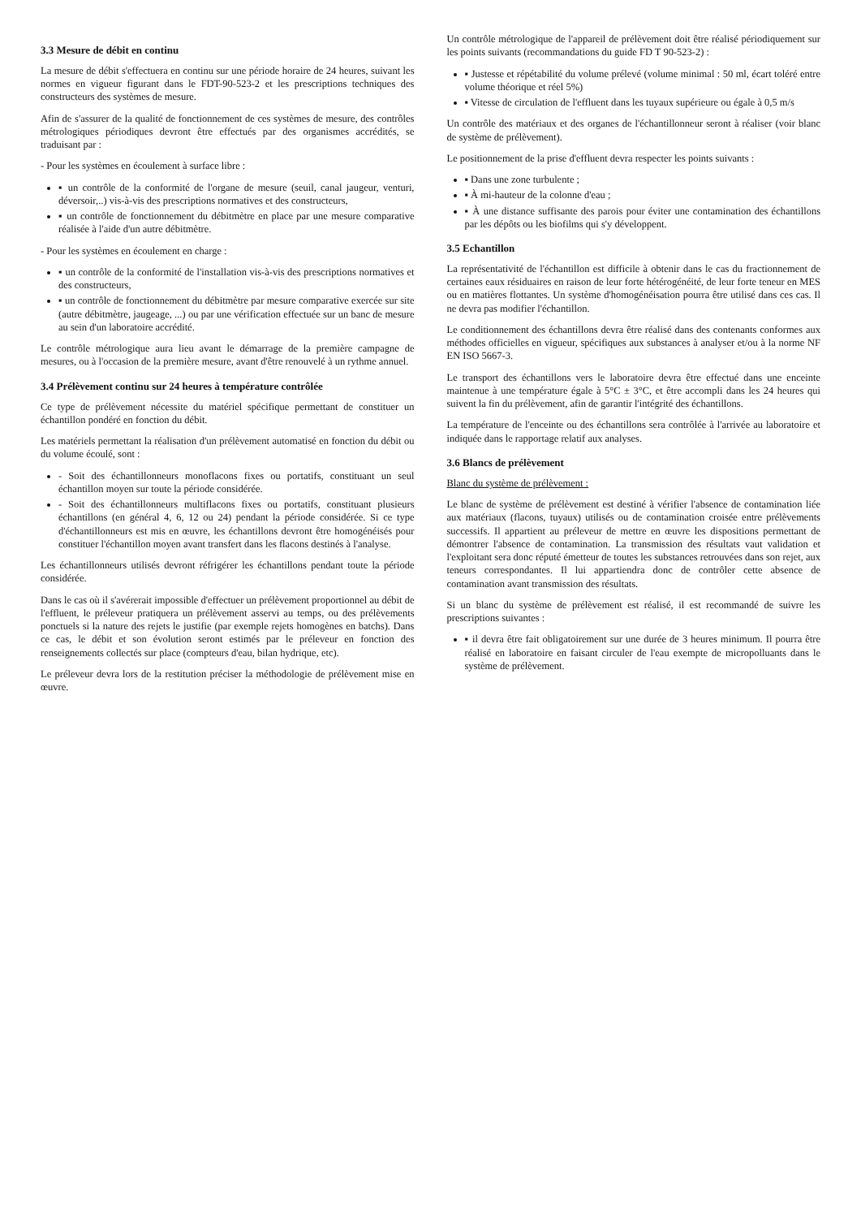3.3 Mesure de débit en continu
La mesure de débit s'effectuera en continu sur une période horaire de 24 heures, suivant les normes en vigueur figurant dans le FDT-90-523-2 et les prescriptions techniques des constructeurs des systèmes de mesure.
Afin de s'assurer de la qualité de fonctionnement de ces systèmes de mesure, des contrôles métrologiques périodiques devront être effectués par des organismes accrédités, se traduisant par :
- Pour les systèmes en écoulement à surface libre :
▪ un contrôle de la conformité de l'organe de mesure (seuil, canal jaugeur, venturi, déversoir,..) vis-à-vis des prescriptions normatives et des constructeurs,
▪ un contrôle de fonctionnement du débitmètre en place par une mesure comparative réalisée à l'aide d'un autre débitmètre.
- Pour les systèmes en écoulement en charge :
▪ un contrôle de la conformité de l'installation vis-à-vis des prescriptions normatives et des constructeurs,
▪ un contrôle de fonctionnement du débitmètre par mesure comparative exercée sur site (autre débitmètre, jaugeage, ...) ou par une vérification effectuée sur un banc de mesure au sein d'un laboratoire accrédité.
Le contrôle métrologique aura lieu avant le démarrage de la première campagne de mesures, ou à l'occasion de la première mesure, avant d'être renouvelé à un rythme annuel.
3.4 Prélèvement continu sur 24 heures à température contrôlée
Ce type de prélèvement nécessite du matériel spécifique permettant de constituer un échantillon pondéré en fonction du débit.
Les matériels permettant la réalisation d'un prélèvement automatisé en fonction du débit ou du volume écoulé, sont :
- Soit des échantillonneurs monoflacons fixes ou portatifs, constituant un seul échantillon moyen sur toute la période considérée.
- Soit des échantillonneurs multiflacons fixes ou portatifs, constituant plusieurs échantillons (en général 4, 6, 12 ou 24) pendant la période considérée. Si ce type d'échantillonneurs est mis en œuvre, les échantillons devront être homogénéisés pour constituer l'échantillon moyen avant transfert dans les flacons destinés à l'analyse.
Les échantillonneurs utilisés devront réfrigérer les échantillons pendant toute la période considérée.
Dans le cas où il s'avérerait impossible d'effectuer un prélèvement proportionnel au débit de l'effluent, le préleveur pratiquera un prélèvement asservi au temps, ou des prélèvements ponctuels si la nature des rejets le justifie (par exemple rejets homogènes en batchs). Dans ce cas, le débit et son évolution seront estimés par le préleveur en fonction des renseignements collectés sur place (compteurs d'eau, bilan hydrique, etc).
Le préleveur devra lors de la restitution préciser la méthodologie de prélèvement mise en œuvre.
Un contrôle métrologique de l'appareil de prélèvement doit être réalisé périodiquement sur les points suivants (recommandations du guide FD T 90-523-2) :
▪ Justesse et répétabilité du volume prélevé (volume minimal : 50 ml, écart toléré entre volume théorique et réel 5%)
▪ Vitesse de circulation de l'effluent dans les tuyaux supérieure ou égale à 0,5 m/s
Un contrôle des matériaux et des organes de l'échantillonneur seront à réaliser (voir blanc de système de prélèvement).
Le positionnement de la prise d'effluent devra respecter les points suivants :
▪ Dans une zone turbulente ;
▪ À mi-hauteur de la colonne d'eau ;
▪ À une distance suffisante des parois pour éviter une contamination des échantillons par les dépôts ou les biofilms qui s'y développent.
3.5 Echantillon
La représentativité de l'échantillon est difficile à obtenir dans le cas du fractionnement de certaines eaux résiduaires en raison de leur forte hétérogénéité, de leur forte teneur en MES ou en matières flottantes. Un système d'homogénéisation pourra être utilisé dans ces cas. Il ne devra pas modifier l'échantillon.
Le conditionnement des échantillons devra être réalisé dans des contenants conformes aux méthodes officielles en vigueur, spécifiques aux substances à analyser et/ou à la norme NF EN ISO 5667-3.
Le transport des échantillons vers le laboratoire devra être effectué dans une enceinte maintenue à une température égale à 5°C ± 3°C, et être accompli dans les 24 heures qui suivent la fin du prélèvement, afin de garantir l'intégrité des échantillons.
La température de l'enceinte ou des échantillons sera contrôlée à l'arrivée au laboratoire et indiquée dans le rapportage relatif aux analyses.
3.6 Blancs de prélèvement
Blanc du système de prélèvement :
Le blanc de système de prélèvement est destiné à vérifier l'absence de contamination liée aux matériaux (flacons, tuyaux) utilisés ou de contamination croisée entre prélèvements successifs. Il appartient au préleveur de mettre en œuvre les dispositions permettant de démontrer l'absence de contamination. La transmission des résultats vaut validation et l'exploitant sera donc réputé émetteur de toutes les substances retrouvées dans son rejet, aux teneurs correspondantes. Il lui appartiendra donc de contrôler cette absence de contamination avant transmission des résultats.
Si un blanc du système de prélèvement est réalisé, il est recommandé de suivre les prescriptions suivantes :
▪ il devra être fait obligatoirement sur une durée de 3 heures minimum. Il pourra être réalisé en laboratoire en faisant circuler de l'eau exempte de micropolluants dans le système de prélèvement.